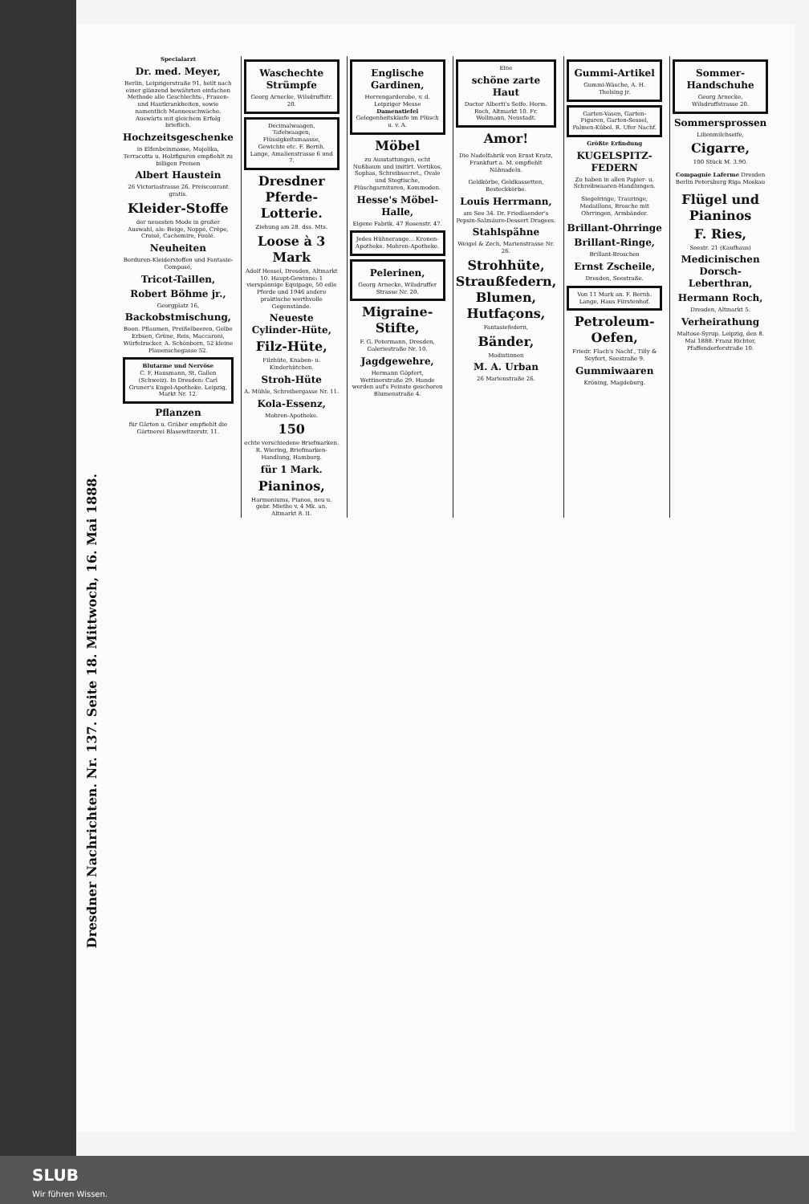Dresdner Nachrichten. Nr. 137. Seite 18. Mittwoch, 16. Mai 1888.
Specialarzt
Dr. med. Meyer,
Berlin, Leipzigerstraße 91, heilt nach einer glänzend bewährten einfachen Methode alle Geschlechts-, Frauen- und Hautkrankheiten, sowie namentlich Mannesschwäche. Auswärts mit gleichem Erfolg brieflich.
Hochzeitsgeschenke
in Elfenbeinmasse, Majolika, Terracotta u. Holzfiguren empfiehlt zu billigen Preisen
Albert Haustein
26 Victoriastrasse 26. Preiscourant gratis.
Kleider-Stoffe
der neuesten Mode in großer Auswahl, als: Beige, Noppé, Crêpe, Croisé, Cachemire, Foulé.
Neuheiten
Borduren-Kleiderstoffen und Fantasie-Composé,
Tricot-Taillen,
Robert Böhme jr.,
Georgplatz 16,
Backobstmischung,
Boon. Pflaumen, Preißelbeeren, Gelbe Erbsen, Grüne, Reis, Maccaroni, Würfelzucker. A. Schönborn, 52 kleine Plauenschegasse 52.
Blutarme und Nervöse
C. F. Hausmann, St. Gallen (Schweiz). In Dresden: Carl Gruner's Engel-Apotheke. Leipzig, Markt Nr. 12.
Pflanzen
für Gärten u. Gräber empfiehlt die Gärtnerei Blasewitzerstr. 11.
Waschechte Strümpfe
Georg Arnecke, Wilsdruffstr. 20.
Decimalwaagen, Tafelwaagen, Flüssigkeitsmaasse, Gewichte etc. F. Bernh. Lange, Amalienstrasse 6 und 7.
Dresdner Pferde-Lotterie.
Ziehung am 28. dss. Mts.
Loose à 3 Mark
Adolf Hessel, Dresden, Altmarkt 10. Haupt-Gewinne: 1 vierspännige Equipage, 50 edle Pferde und 1946 andere praktische werthvolle Gegenstände.
Neueste Cylinder-Hüte,
Filz-Hüte,
Filzhüte, Knaben- u. Kinderhütchen.
Stroh-Hüte
A. Mühle, Schreibergasse Nr. 11.
Kola-Essenz,
Mohren-Apotheke.
150
echte verschiedene Briefmarken. R. Wiering, Briefmarken-Handlung, Hamburg.
für 1 Mark.
Pianinos,
Harmoniums, Pianos, neu u. gebr. Miethe v. 4 Mk. an. Altmarkt 8. II.
Englische Gardinen,
Herrengarderobe, v. d. Leipziger Messe
Damenstiefel Gelegenheitskäufe im Plüsch u. v. A.
Möbel
zu Ausstattungen, echt Nußbaum und imitirt. Vertikos, Sophas, Schreibsecret., Ovale und Stegtische, Plüschgarnituren, Kommoden.
Hesse's Möbel-Halle,
Eigene Fabrik, 47 Rosenstr. 47.
Jedes Hühnerauge... Kronen-Apotheke. Mohren-Apotheke.
Pelerinen,
Georg Arnecke, Wilsdruffer Strasse Nr. 20.
Migraine-Stifte,
F. G. Petermann, Dresden, Galeriestraße Nr. 10.
Jagdgewehre,
Hermann Göpfert, Wettinerstraße 29. Hunde werden auf's Feinste geschoren Blumenstraße 4.
Eine
schöne zarte Haut
Doctor Alberti's Seife. Herm. Roch, Altmarkt 10. Fr. Wollmann, Neustadt.
Amor!
Die Nadelfabrik von Ernst Kratz, Frankfurt a. M. empfiehlt Nähnadeln.
Geldkörbe, Geldkassetten, Besteckkörbe.
Louis Herrmann,
am See 34. Dr. Friedlaender's Pepsin-Salzsäure-Dessert Dragees.
Stahlspähne
Weigel & Zech, Marienstrasse Nr. 26.
Strohhüte, Straußfedern, Blumen, Hutfaçons,
Fantasiefedern,
Bänder,
Modistinnen
M. A. Urban
26 Marienstraße 26.
Gummi-Artikel
Gummi-Wäsche, A. H. Thelsing jr.
Garten-Vasen, Garten-Figuren, Garten-Sessel, Palmen-Kübel. R. Ufer Nachf.
Größte Erfindung
KUGELSPITZ-FEDERN
Zu haben in allen Papier- u. Schreibwaaren-Handlungen.
Siegelringe, Trauringe, Medaillons, Brosche mit Ohrringen, Armbänder.
Brillant-Ohrringe
Brillant-Ringe,
Brillant-Broschen
Ernst Zscheile,
Dresden, Seestraße.
Von 11 Mark an. F. Bernh. Lange, Haus Fürstenhof.
Petroleum-Oefen,
Friedr. Flach's Nachf., Tilly & Seyfert, Seestraße 9.
Gummiwaaren
Kröning, Magdeburg.
Sommer-Handschuhe
Georg Arnecke, Wilsdruffstrasse 20.
Sommersprossen
Lilienmilchseife,
Cigarre,
100 Stück M. 3.90.
Compagnie Laferme Dresden Berlin Petersburg Riga Moskau
Flügel und Pianinos
F. Ries,
Seestr. 21 (Kaufhaus)
Medicinischen Dorsch-Leberthran,
Hermann Roch,
Dresden, Altmarkt 5.
Verheirathung
Maltose-Syrup. Leipzig, den 8. Mai 1888. Franz Richter, Pfaffendorferstraße 10.
SLUB
Wir führen Wissen.